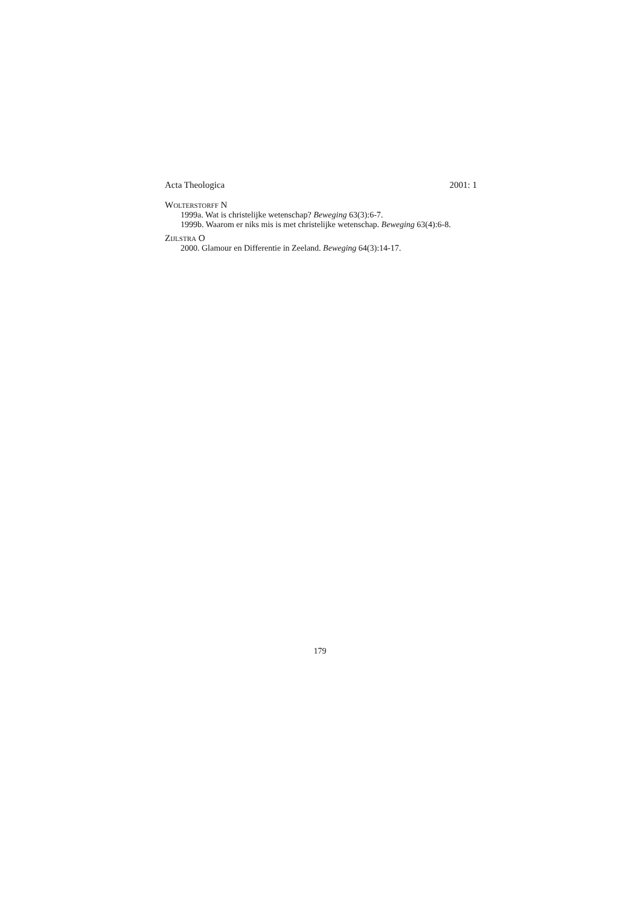Acta Theologica 2001: 1
WOLTERSTORFF N
1999a. Wat is christelijke wetenschap? Beweging 63(3):6-7.
1999b. Waarom er niks mis is met christelijke wetenschap. Beweging 63(4):6-8.
ZIJLSTRA O
2000. Glamour en Differentie in Zeeland. Beweging 64(3):14-17.
179